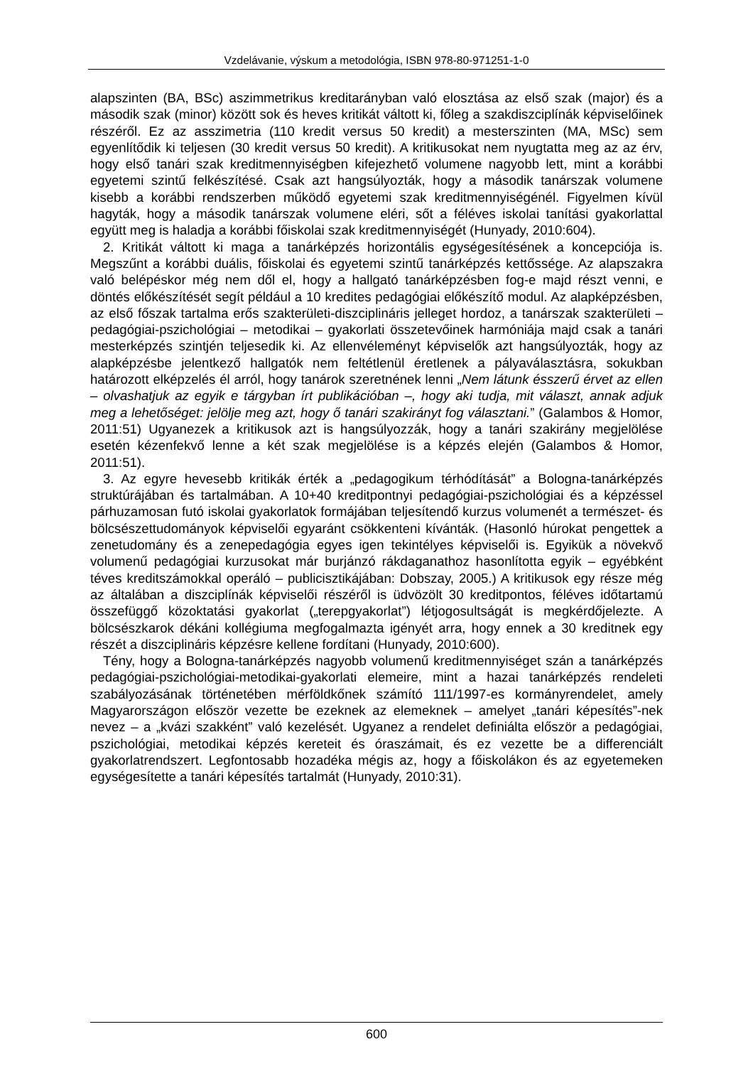Vzdelávanie, výskum a metodológia, ISBN 978-80-971251-1-0
alapszinten (BA, BSc) aszimmetrikus kreditarányban való elosztása az első szak (major) és a második szak (minor) között sok és heves kritikát váltott ki, főleg a szakdiszciplínák képviselőinek részéről. Ez az asszimetria (110 kredit versus 50 kredit) a mesterszinten (MA, MSc) sem egyenlítődik ki teljesen (30 kredit versus 50 kredit). A kritikusokat nem nyugtatta meg az az érv, hogy első tanári szak kreditmennyiségben kifejezhető volumene nagyobb lett, mint a korábbi egyetemi szintű felkészítésé. Csak azt hangsúlyozták, hogy a második tanárszak volumene kisebb a korábbi rendszerben működő egyetemi szak kreditmennyiségénél. Figyelmen kívül hagyták, hogy a második tanárszak volumene eléri, sőt a féléves iskolai tanítási gyakorlattal együtt meg is haladja a korábbi főiskolai szak kreditmennyiségét (Hunyady, 2010:604).
2. Kritikát váltott ki maga a tanárképzés horizontális egységesítésének a koncepciója is. Megszűnt a korábbi duális, főiskolai és egyetemi szintű tanárképzés kettőssége. Az alapszakra való belépéskor még nem dől el, hogy a hallgató tanárképzésben fog-e majd részt venni, e döntés előkészítését segít például a 10 kredites pedagógiai előkészítő modul. Az alapképzésben, az első főszak tartalma erős szakterületi-diszciplináris jelleget hordoz, a tanárszak szakterületi – pedagógiai-pszichológiai – metodikai – gyakorlati összetevőinek harmóniája majd csak a tanári mesterképzés szintjén teljesedik ki. Az ellenvéleményt képviselők azt hangsúlyozták, hogy az alapképzésbe jelentkező hallgatók nem feltétlenül éretlenek a pályaválasztásra, sokukban határozott elképzelés él arról, hogy tanárok szeretnének lenni „Nem látunk ésszerű érvet az ellen – olvashatjuk az egyik e tárgyban írt publikációban –, hogy aki tudja, mit választ, annak adjuk meg a lehetőséget: jelölje meg azt, hogy ő tanári szakirányt fog választani.” (Galambos & Homor, 2011:51) Ugyanezek a kritikusok azt is hangsúlyozzák, hogy a tanári szakirány megjelölése esetén kézenfekvő lenne a két szak megjelölése is a képzés elején (Galambos & Homor, 2011:51).
3. Az egyre hevesebb kritikák érték a „pedagogikum térhódítását” a Bologna-tanárképzés struktúrájában és tartalmában. A 10+40 kreditpontnyi pedagógiai-pszichológiai és a képzéssel párhuzamosan futó iskolai gyakorlatok formájában teljesítendő kurzus volumenét a természet- és bölcsészettudományok képviselői egyaránt csökkenteni kívánták. (Hasonló húrokat pengettek a zenetudomány és a zenepedagógia egyes igen tekintélyes képviselői is. Egyikük a növekvő volumenű pedagógiai kurzusokat már burjánzó rákdaganathoz hasonlította egyik – egyébként téves kreditszámokkal operáló – publicisztikájában: Dobszay, 2005.) A kritikusok egy része még az általában a diszciplínák képviselői részéről is üdvözölt 30 kreditpontos, féléves időtartamú összefüggő közoktatási gyakorlat („terepgyakorlat”) létjogosultságát is megkérdőjelezte. A bölcsészkarok dékáni kollégiuma megfogalmazta igényét arra, hogy ennek a 30 kreditnek egy részét a diszciplináris képzésre kellene fordítani (Hunyady, 2010:600).
Tény, hogy a Bologna-tanárképzés nagyobb volumenű kreditmennyiséget szán a tanárképzés pedagógiai-pszichológiai-metodikai-gyakorlati elemeire, mint a hazai tanárképzés rendeleti szabályozásának történetében mérföldkőnek számító 111/1997-es kormányrendelet, amely Magyarországon először vezette be ezeknek az elemeknek – amelyet „tanári képesítés”-nek nevez – a „kvázi szakként” való kezelését. Ugyanez a rendelet definiálta először a pedagógiai, pszichológiai, metodikai képzés kereteit és óraszámait, és ez vezette be a differenciált gyakorlatrendszert. Legfontosabb hozadéka mégis az, hogy a főiskolákon és az egyetemeken egységesítette a tanári képesítés tartalmát (Hunyady, 2010:31).
600